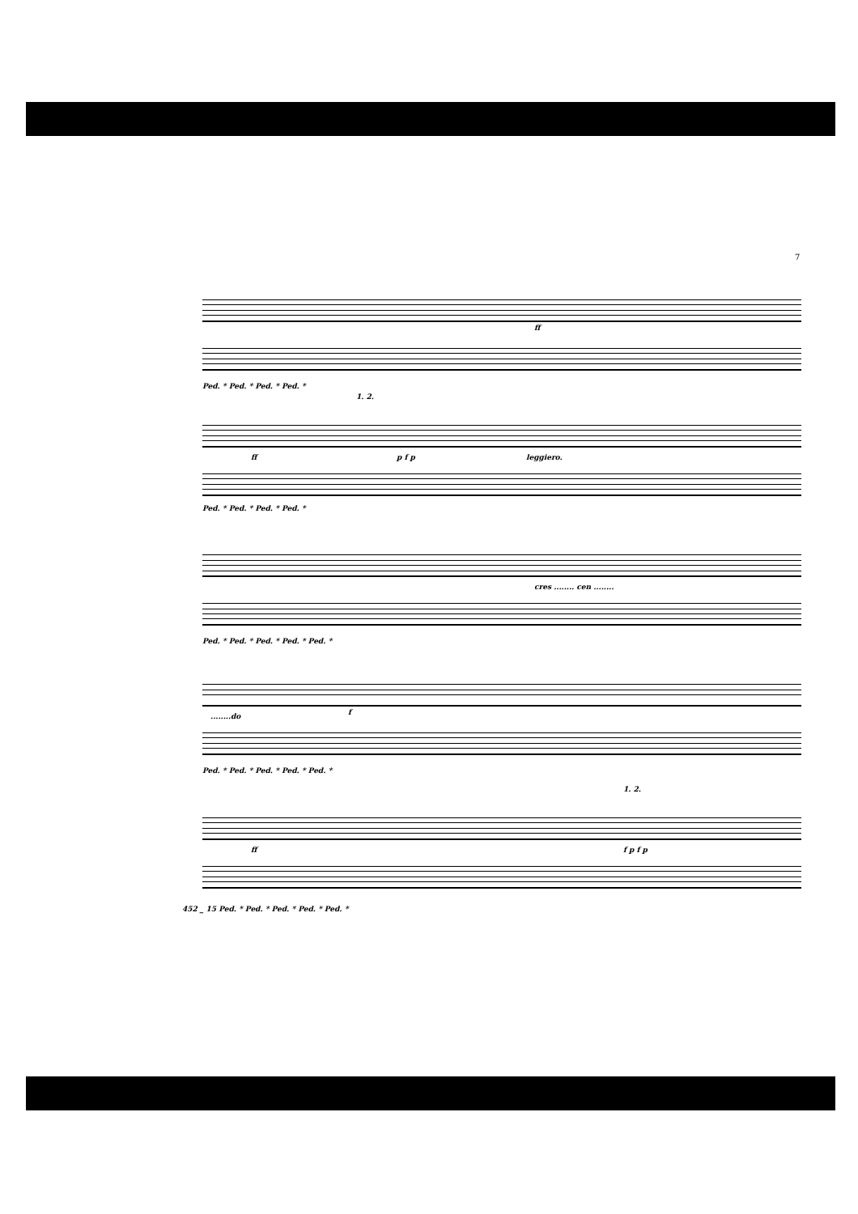7
ff
Ped. * Ped. * Ped. * Ped. *
1. 2.
ff p f p leggiero.
Ped. * Ped. * Ped. * Ped. *
cres ........ cen ........
Ped. * Ped. * Ped. * Ped. * Ped. *
........do f
Ped. * Ped. * Ped. * Ped. * Ped. *
1. 2.
ff f p f p
452 _ 15 Ped. * Ped. * Ped. * Ped. * Ped. *